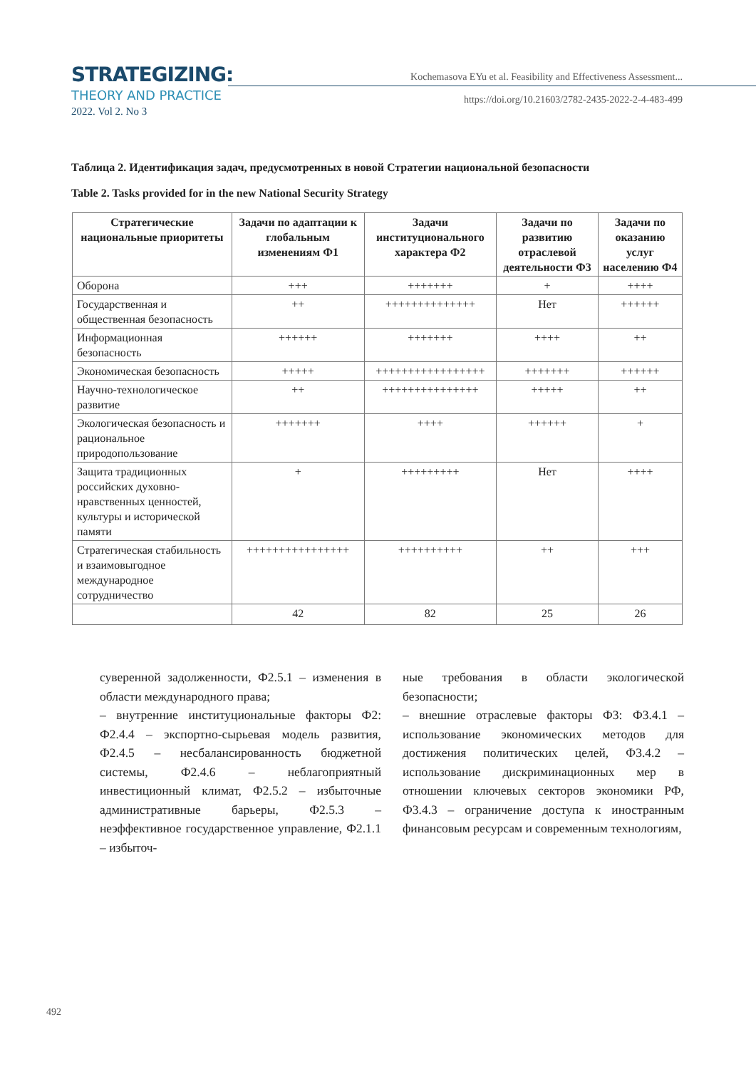STRATEGIZING:
THEORY AND PRACTICE
2022. Vol 2. No 3
Kochemasova EYu et al. Feasibility and Effectiveness Assessment...
https://doi.org/10.21603/2782-2435-2022-2-4-483-499
Таблица 2. Идентификация задач, предусмотренных в новой Стратегии национальной безопасности
Table 2. Tasks provided for in the new National Security Strategy
| Стратегические национальные приоритеты | Задачи по адаптации к глобальным изменениям Ф1 | Задачи институционального характера Ф2 | Задачи по развитию отраслевой деятельности Ф3 | Задачи по оказанию услуг населению Ф4 |
| --- | --- | --- | --- | --- |
| Оборона | +++ | +++++++ | + | ++++ |
| Государственная и общественная безопасность | ++ | ++++++++++++++ | Нет | ++++++ |
| Информационная безопасность | ++++++ | +++++++ | ++++ | ++ |
| Экономическая безопасность | +++++ | +++++++++++++++++ | +++++++ | ++++++ |
| Научно-технологическое развитие | ++ | +++++++++++++++ | +++++ | ++ |
| Экологическая безопасность и рациональное природопользование | +++++++ | ++++ | ++++++ | + |
| Защита традиционных российских духовно-нравственных ценностей, культуры и исторической памяти | + | +++++++++ | Нет | ++++ |
| Стратегическая стабильность и взаимовыгодное международное сотрудничество | ++++++++++++++++ | ++++++++++ | ++ | +++ |
| | 42 | 82 | 25 | 26 |
суверенной задолженности, Ф2.5.1 – изменения в области международного права;
– внутренние институциональные факторы Ф2: Ф2.4.4 – экспортно-сырьевая модель развития, Ф2.4.5 – несбалансированность бюджетной системы, Ф2.4.6 – неблагоприятный инвестиционный климат, Ф2.5.2 – избыточные административные барьеры, Ф2.5.3 – неэффективное государственное управление, Ф2.1.1 – избыточ-
ные требования в области экологической безопасности;
– внешние отраслевые факторы Ф3: Ф3.4.1 – использование экономических методов для достижения политических целей, Ф3.4.2 – использование дискриминационных мер в отношении ключевых секторов экономики РФ, Ф3.4.3 – ограничение доступа к иностранным финансовым ресурсам и современным технологиям,
492